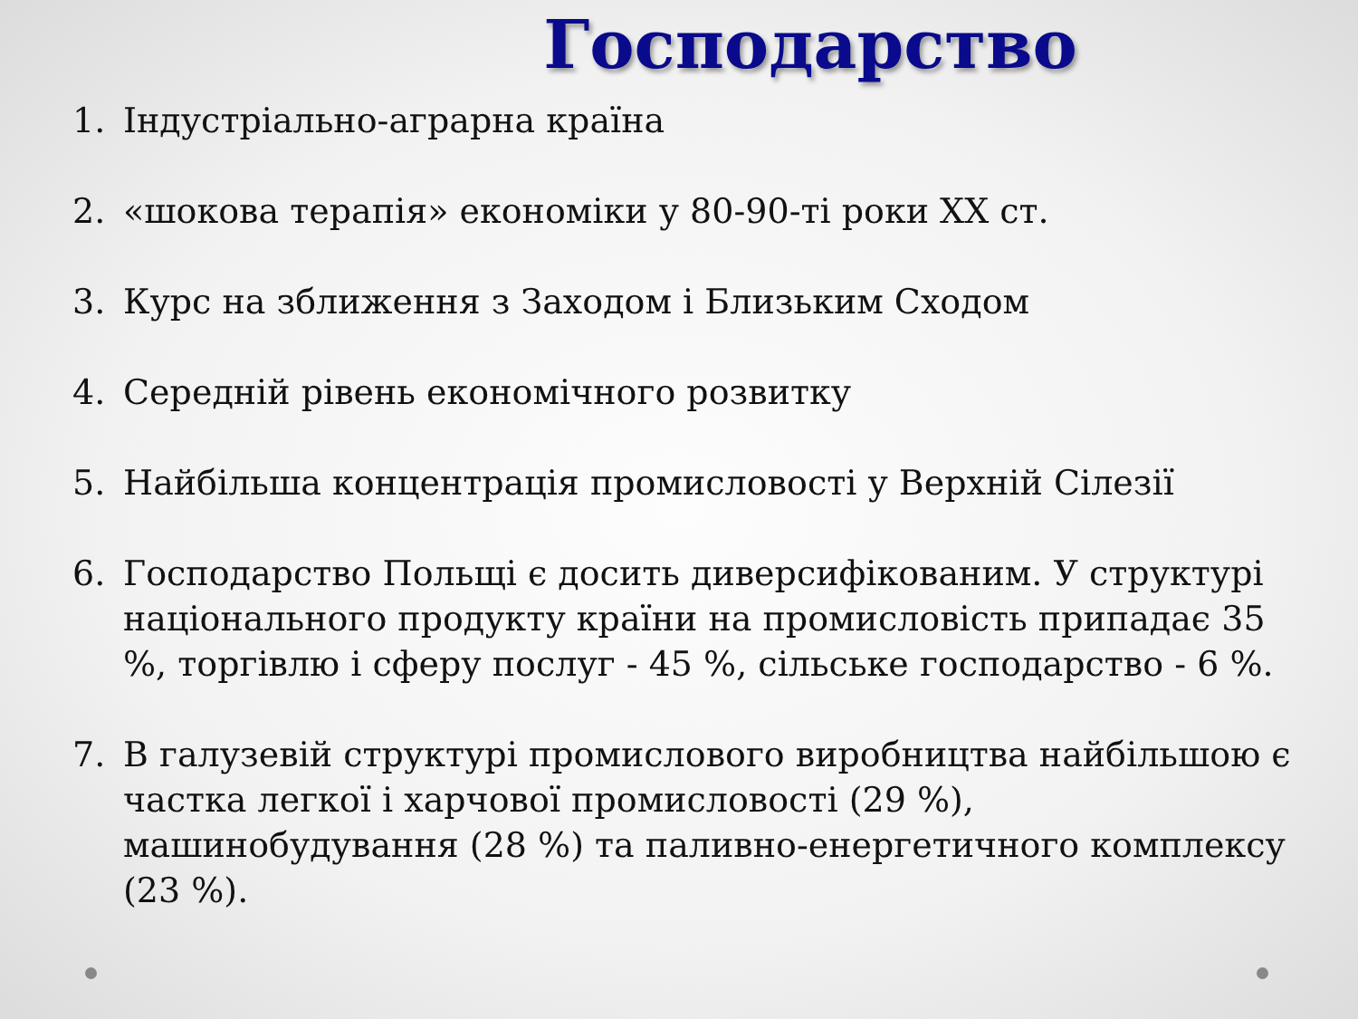Господарство
1. Індустріально-аграрна країна
2. «шокова терапія» економіки у 80-90-ті роки ХХ ст.
3. Курс на зближення з Заходом і Близьким Сходом
4. Середній рівень економічного розвитку
5. Найбільша концентрація промисловості у Верхній Сілезії
6. Господарство Польщі є досить диверсифікованим. У структурі національного продукту країни на промисловість припадає 35 %, торгівлю і сферу послуг - 45 %, сільське господарство - 6 %.
7. В галузевій структурі промислового виробництва найбільшою є частка легкої і харчової промисловості (29 %), машинобудування (28 %) та паливно-енергетичного комплексу (23 %).